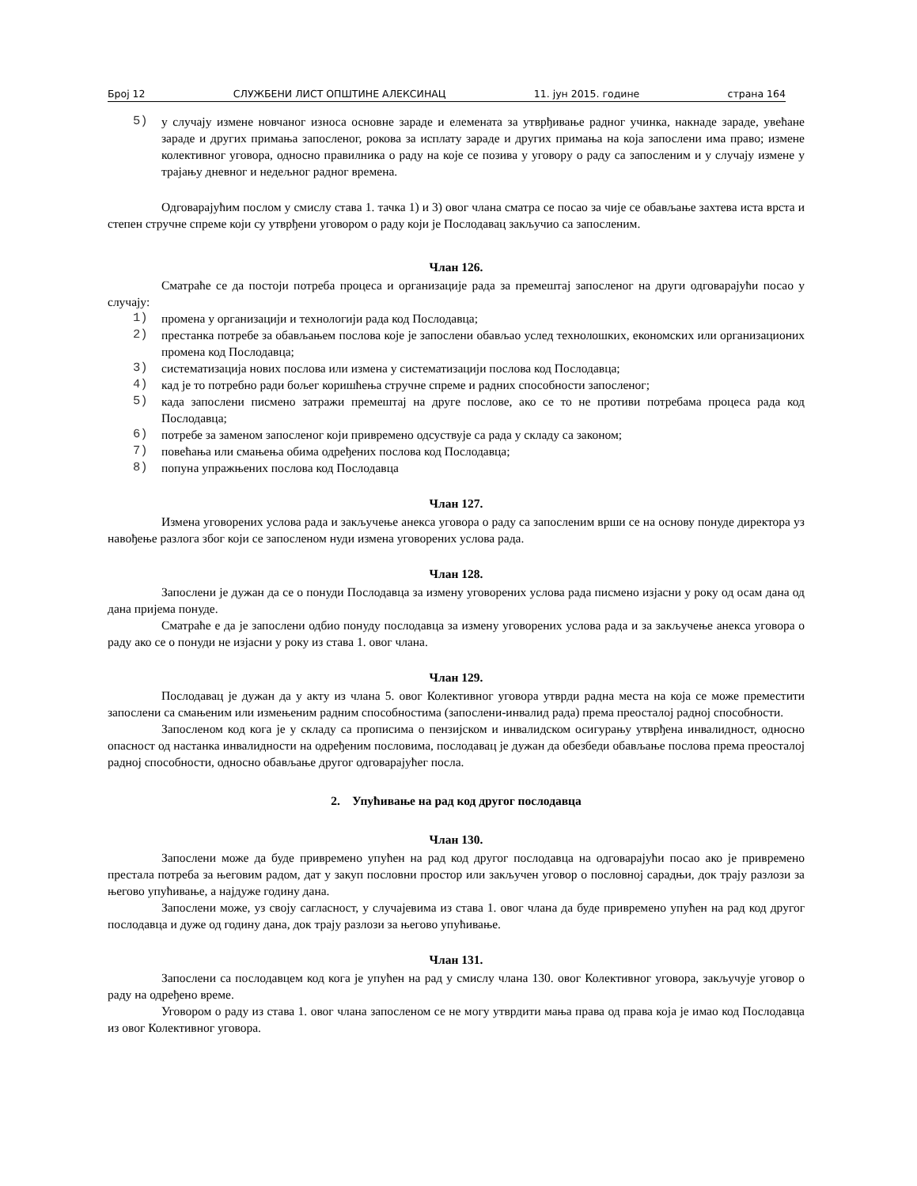Број 12 СЛУЖБЕНИ ЛИСТ ОПШТИНЕ АЛЕКСИНАЦ 11. јун 2015. године страна 164
5) у случају измене новчаног износа основне зараде и елемената за утврђивање радног учинка, накнаде зараде, увећане зараде и других примања запосленог, рокова за исплату зараде и других примања на која запослени има право; измене колективног уговора, односно правилника о раду на које се позива у уговору о раду са запосленим и у случају измене у трајању дневног и недељног радног времена.
Одговарајућим послом у смислу става 1. тачка 1) и 3) овог члана сматра се посао за чије се обављање захтева иста врста и степен стручне спреме који су утврђени уговором о раду који је Послодавац закључио са запосленим.
Члан 126.
Сматраће се да постоји потреба процеса и организације рада за премештај запосленог на други одговарајући посао у случају:
1) промена у организацији и технологији рада код Послодавца;
2) престанка потребе за обављањем послова које је запослени обављао услед технолошких, економских или организационих промена код Послодавца;
3) систематизација нових послова или измена у систематизацији послова код Послодавца;
4) кад је то потребно ради бољег коришћења стручне спреме и радних способности запосленог;
5) када запослени писмено затражи премештај на друге послове, ако се то не противи потребама процеса рада код Послодавца;
6) потребе за заменом запосленог који привремено одсуствује са рада у складу са законом;
7) повећања или смањења обима одређених послова код Послодавца;
8) попуна упражњених послова код Послодавца
Члан 127.
Измена уговорених услова рада и закључење анекса уговора о раду са запосленим врши се на основу понуде директора уз навођење разлога због који се запосленом нуди измена уговорених услова рада.
Члан 128.
Запослени је дужан да се о понуди Послодавца за измену уговорених услова рада писмено изјасни у року од осам дана од дана пријема понуде.
Сматраће е да је запослени одбио понуду послодавца за измену уговорених услова рада и за закључење анекса уговора о раду ако се о понуди не изјасни у року из става 1. овог члана.
Члан 129.
Послодавац је дужан да у акту из члана 5. овог Колективног уговора утврди радна места на која се може преместити запослени са смањеним или измењеним радним способностима (запослени-инвалид рада) према преосталој радној способности.
Запосленом код кога је у складу са прописима о пензијском и инвалидском осигурању утврђена инвалидност, односно опасност од настанка инвалидности на одређеним пословима, послодавац је дужан да обезбеди обављање послова према преосталој радној способности, односно обављање другог одговарајућег посла.
2. Упућивање на рад код другог послодавца
Члан 130.
Запослени може да буде привремено упућен на рад код другог послодавца на одговарајући посао ако је привремено престала потреба за његовим радом, дат у закуп пословни простор или закључен уговор о пословној сарадњи, док трају разлози за његово упућивање, а најдуже годину дана.
Запослени може, уз своју сагласност, у случајевима из става 1. овог члана да буде привремено упућен на рад код другог послодавца и дуже од годину дана, док трају разлози за његово упућивање.
Члан 131.
Запослени са послодавцем код кога је упућен на рад у смислу члана 130. овог Колективног уговора, закључује уговор о раду на одређено време.
Уговором о раду из става 1. овог члана запосленом се не могу утврдити мања права од права која је имао код Послодавца из овог Колективног уговора.